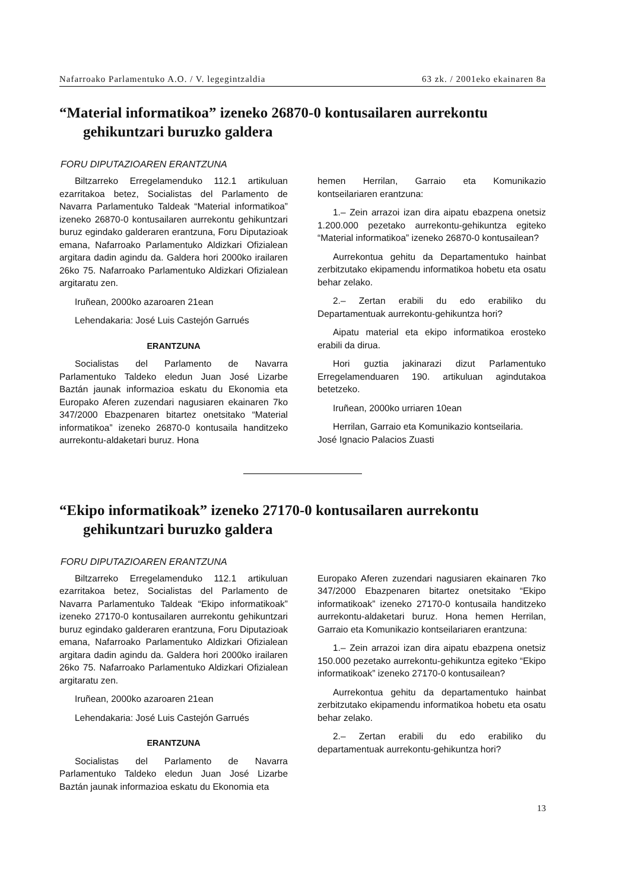Nafarroako Parlamentuko A.O. / V. legegintzaldia 63 zk. / 2001eko ekainaren 8a
“Material informatikoa” izeneko 26870-0 kontusailaren aurrekontu gehikuntzari buruzko galdera
FORU DIPUTAZIOAREN ERANTZUNA
Biltzarreko Erregelamenduko 112.1 artikuluan ezarritakoa betez, Socialistas del Parlamento de Navarra Parlamentuko Taldeak “Material informatikoa” izeneko 26870-0 kontusailaren aurrekontu gehikuntzari buruz egindako galderaren erantzuna, Foru Diputazioak emana, Nafarroako Parlamentuko Aldizkari Ofizialean argitara dadin agindu da. Galdera hori 2000ko irailaren 26ko 75. Nafarroako Parlamentuko Aldizkari Ofizialean argitaratu zen.
Iruñean, 2000ko azaroaren 21ean
Lehendakaria: José Luis Castejón Garrués
ERANTZUNA
Socialistas del Parlamento de Navarra Parlamentuko Taldeko eledun Juan José Lizarbe Baztán jaunak informazioa eskatu du Ekonomia eta Europako Aferen zuzendari nagusiaren ekainaren 7ko 347/2000 Ebazpenaren bitartez onetsitako “Material informatikoa” izeneko 26870-0 kontusaila handitzeko aurrekontu-aldaketari buruz. Hona
hemen Herrilan, Garraio eta Komunikazio kontseilariaren erantzuna:
1.– Zein arrazoi izan dira aipatu ebazpena onetsiz 1.200.000 pezetako aurrekontu-gehikuntza egiteko “Material informatikoa” izeneko 26870-0 kontusailean?
Aurrekontua gehitu da Departamentuko hainbat zerbitzutako ekipamendu informatikoa hobetu eta osatu behar zelako.
2.– Zertan erabili du edo erabiliko du Departamentuak aurrekontu-gehikuntza hori?
Aipatu material eta ekipo informatikoa erosteko erabili da dirua.
Hori guztia jakinarazi dizut Parlamentuko Erregelamenduaren 190. artikuluan agindutakoa betetzeko.
Iruñean, 2000ko urriaren 10ean
Herrilan, Garraio eta Komunikazio kontseilaria.
José Ignacio Palacios Zuasti
“Ekipo informatikoak” izeneko 27170-0 kontusailaren aurrekontu gehikuntzari buruzko galdera
FORU DIPUTAZIOAREN ERANTZUNA
Biltzarreko Erregelamenduko 112.1 artikuluan ezarritakoa betez, Socialistas del Parlamento de Navarra Parlamentuko Taldeak “Ekipo informatikoak” izeneko 27170-0 kontusailaren aurrekontu gehikuntzari buruz egindako galderaren erantzuna, Foru Diputazioak emana, Nafarroako Parlamentuko Aldizkari Ofizialean argitara dadin agindu da. Galdera hori 2000ko irailaren 26ko 75. Nafarroako Parlamentuko Aldizkari Ofizialean argitaratu zen.
Iruñean, 2000ko azaroaren 21ean
Lehendakaria: José Luis Castejón Garrués
ERANTZUNA
Socialistas del Parlamento de Navarra Parlamentuko Taldeko eledun Juan José Lizarbe Baztán jaunak informazioa eskatu du Ekonomia eta
Europako Aferen zuzendari nagusiaren ekainaren 7ko 347/2000 Ebazpenaren bitartez onetsitako “Ekipo informatikoak” izeneko 27170-0 kontusaila handitzeko aurrekontu-aldaketari buruz. Hona hemen Herrilan, Garraio eta Komunikazio kontseilariaren erantzuna:
1.– Zein arrazoi izan dira aipatu ebazpena onetsiz 150.000 pezetako aurrekontu-gehikuntza egiteko “Ekipo informatikoak” izeneko 27170-0 kontusailean?
Aurrekontua gehitu da departamentuko hainbat zerbitzutako ekipamendu informatikoa hobetu eta osatu behar zelako.
2.– Zertan erabili du edo erabiliko du departamentuak aurrekontu-gehikuntza hori?
13